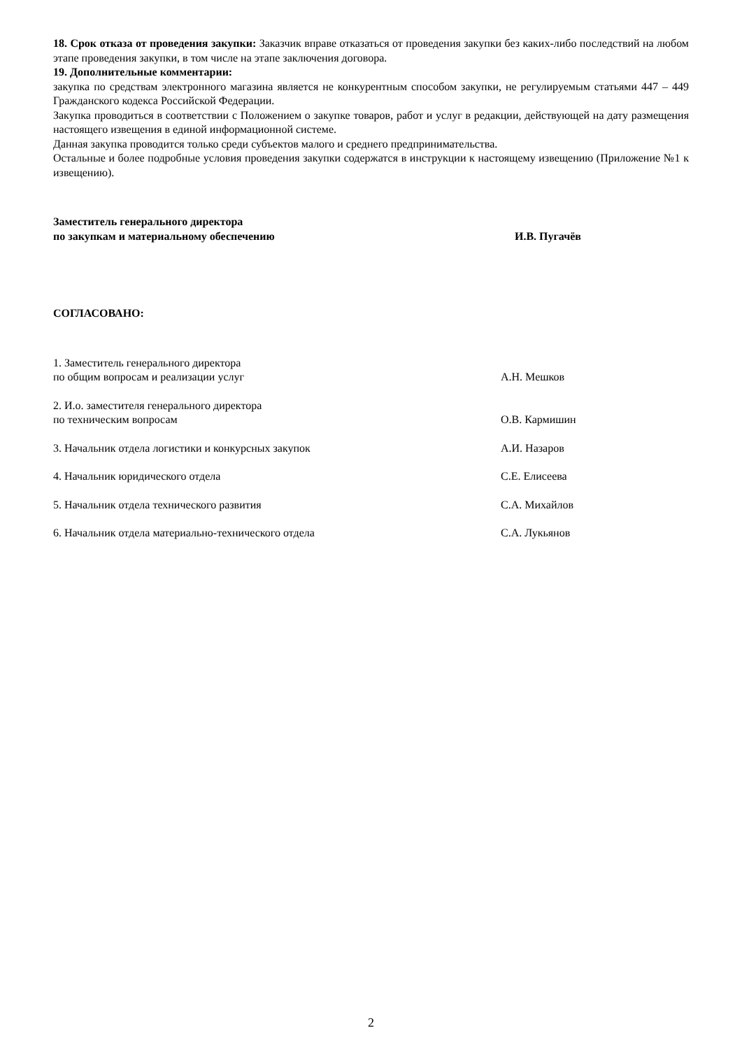18. Срок отказа от проведения закупки: Заказчик вправе отказаться от проведения закупки без каких-либо последствий на любом этапе проведения закупки, в том числе на этапе заключения договора.
19. Дополнительные комментарии:
закупка по средствам электронного магазина является не конкурентным способом закупки, не регулируемым статьями 447 – 449 Гражданского кодекса Российской Федерации.
Закупка проводиться в соответствии с Положением о закупке товаров, работ и услуг в редакции, действующей на дату размещения настоящего извещения в единой информационной системе.
Данная закупка проводится только среди субъектов малого и среднего предпринимательства.
Остальные и более подробные условия проведения закупки содержатся в инструкции к настоящему извещению (Приложение №1 к извещению).
Заместитель генерального директора
по закупкам и материальному обеспечению И.В. Пугачёв
СОГЛАСОВАНО:
1. Заместитель генерального директора
по общим вопросам и реализации услуг А.Н. Мешков
2. И.о. заместителя генерального директора
по техническим вопросам О.В. Кармишин
3. Начальник отдела логистики и конкурсных закупок А.И. Назаров
4. Начальник юридического отдела С.Е. Елисеева
5. Начальник отдела технического развития С.А. Михайлов
6. Начальник отдела материально-технического отдела С.А. Лукьянов
2